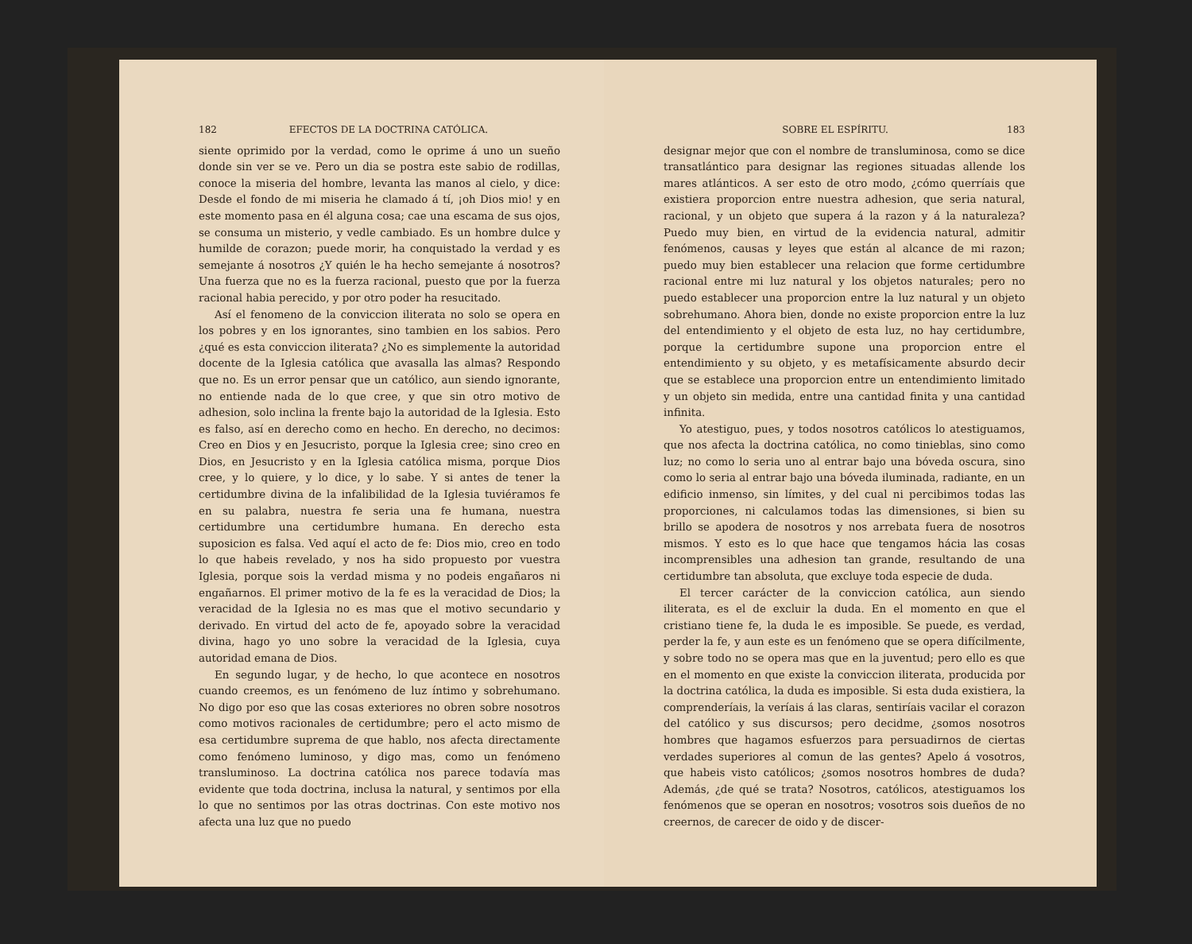182 EFECTOS DE LA DOCTRINA CATÓLICA.
siente oprimido por la verdad, como le oprime á uno un sueño donde sin ver se ve. Pero un dia se postra este sabio de rodillas, conoce la miseria del hombre, levanta las manos al cielo, y dice: Desde el fondo de mi miseria he clamado á tí, ¡oh Dios mio! y en este momento pasa en él alguna cosa; cae una escama de sus ojos, se consuma un misterio, y vedle cambiado. Es un hombre dulce y humilde de corazon; puede morir, ha conquistado la verdad y es semejante á nosotros ¿Y quién le ha hecho semejante á nosotros? Una fuerza que no es la fuerza racional, puesto que por la fuerza racional habia perecido, y por otro poder ha resucitado.
Así el fenomeno de la conviccion iliterata no solo se opera en los pobres y en los ignorantes, sino tambien en los sabios. Pero ¿qué es esta conviccion iliterata? ¿No es simplemente la autoridad docente de la Iglesia católica que avasalla las almas? Respondo que no. Es un error pensar que un católico, aun siendo ignorante, no entiende nada de lo que cree, y que sin otro motivo de adhesion, solo inclina la frente bajo la autoridad de la Iglesia. Esto es falso, así en derecho como en hecho. En derecho, no decimos: Creo en Dios y en Jesucristo, porque la Iglesia cree; sino creo en Dios, en Jesucristo y en la Iglesia católica misma, porque Dios cree, y lo quiere, y lo dice, y lo sabe. Y si antes de tener la certidumbre divina de la infalibilidad de la Iglesia tuviéramos fe en su palabra, nuestra fe seria una fe humana, nuestra certidumbre una certidumbre humana. En derecho esta suposicion es falsa. Ved aquí el acto de fe: Dios mio, creo en todo lo que habeis revelado, y nos ha sido propuesto por vuestra Iglesia, porque sois la verdad misma y no podeis engañaros ni engañarnos. El primer motivo de la fe es la veracidad de Dios; la veracidad de la Iglesia no es mas que el motivo secundario y derivado. En virtud del acto de fe, apoyado sobre la veracidad divina, hago yo uno sobre la veracidad de la Iglesia, cuya autoridad emana de Dios.
En segundo lugar, y de hecho, lo que acontece en nosotros cuando creemos, es un fenómeno de luz íntimo y sobrehumano. No digo por eso que las cosas exteriores no obren sobre nosotros como motivos racionales de certidumbre; pero el acto mismo de esa certidumbre suprema de que hablo, nos afecta directamente como fenómeno luminoso, y digo mas, como un fenómeno transluminoso. La doctrina católica nos parece todavía mas evidente que toda doctrina, inclusa la natural, y sentimos por ella lo que no sentimos por las otras doctrinas. Con este motivo nos afecta una luz que no puedo
SOBRE EL ESPÍRITU. 183
designar mejor que con el nombre de transluminosa, como se dice transatlántico para designar las regiones situadas allende los mares atlánticos. A ser esto de otro modo, ¿cómo querríais que existiera proporcion entre nuestra adhesion, que seria natural, racional, y un objeto que supera á la razon y á la naturaleza? Puedo muy bien, en virtud de la evidencia natural, admitir fenómenos, causas y leyes que están al alcance de mi razon; puedo muy bien establecer una relacion que forme certidumbre racional entre mi luz natural y los objetos naturales; pero no puedo establecer una proporcion entre la luz natural y un objeto sobrehumano. Ahora bien, donde no existe proporcion entre la luz del entendimiento y el objeto de esta luz, no hay certidumbre, porque la certidumbre supone una proporcion entre el entendimiento y su objeto, y es metafísicamente absurdo decir que se establece una proporcion entre un entendimiento limitado y un objeto sin medida, entre una cantidad finita y una cantidad infinita.
Yo atestiguo, pues, y todos nosotros católicos lo atestiguamos, que nos afecta la doctrina católica, no como tinieblas, sino como luz; no como lo seria uno al entrar bajo una bóveda oscura, sino como lo seria al entrar bajo una bóveda iluminada, radiante, en un edificio inmenso, sin límites, y del cual ni percibimos todas las proporciones, ni calculamos todas las dimensiones, si bien su brillo se apodera de nosotros y nos arrebata fuera de nosotros mismos. Y esto es lo que hace que tengamos hácia las cosas incomprensibles una adhesion tan grande, resultando de una certidumbre tan absoluta, que excluye toda especie de duda.
El tercer carácter de la conviccion católica, aun siendo iliterata, es el de excluir la duda. En el momento en que el cristiano tiene fe, la duda le es imposible. Se puede, es verdad, perder la fe, y aun este es un fenómeno que se opera difícilmente, y sobre todo no se opera mas que en la juventud; pero ello es que en el momento en que existe la conviccion iliterata, producida por la doctrina católica, la duda es imposible. Si esta duda existiera, la comprenderíais, la veríais á las claras, sentiríais vacilar el corazon del católico y sus discursos; pero decidme, ¿somos nosotros hombres que hagamos esfuerzos para persuadirnos de ciertas verdades superiores al comun de las gentes? Apelo á vosotros, que habeis visto católicos; ¿somos nosotros hombres de duda? Además, ¿de qué se trata? Nosotros, católicos, atestiguamos los fenómenos que se operan en nosotros; vosotros sois dueños de no creernos, de carecer de oido y de discer-